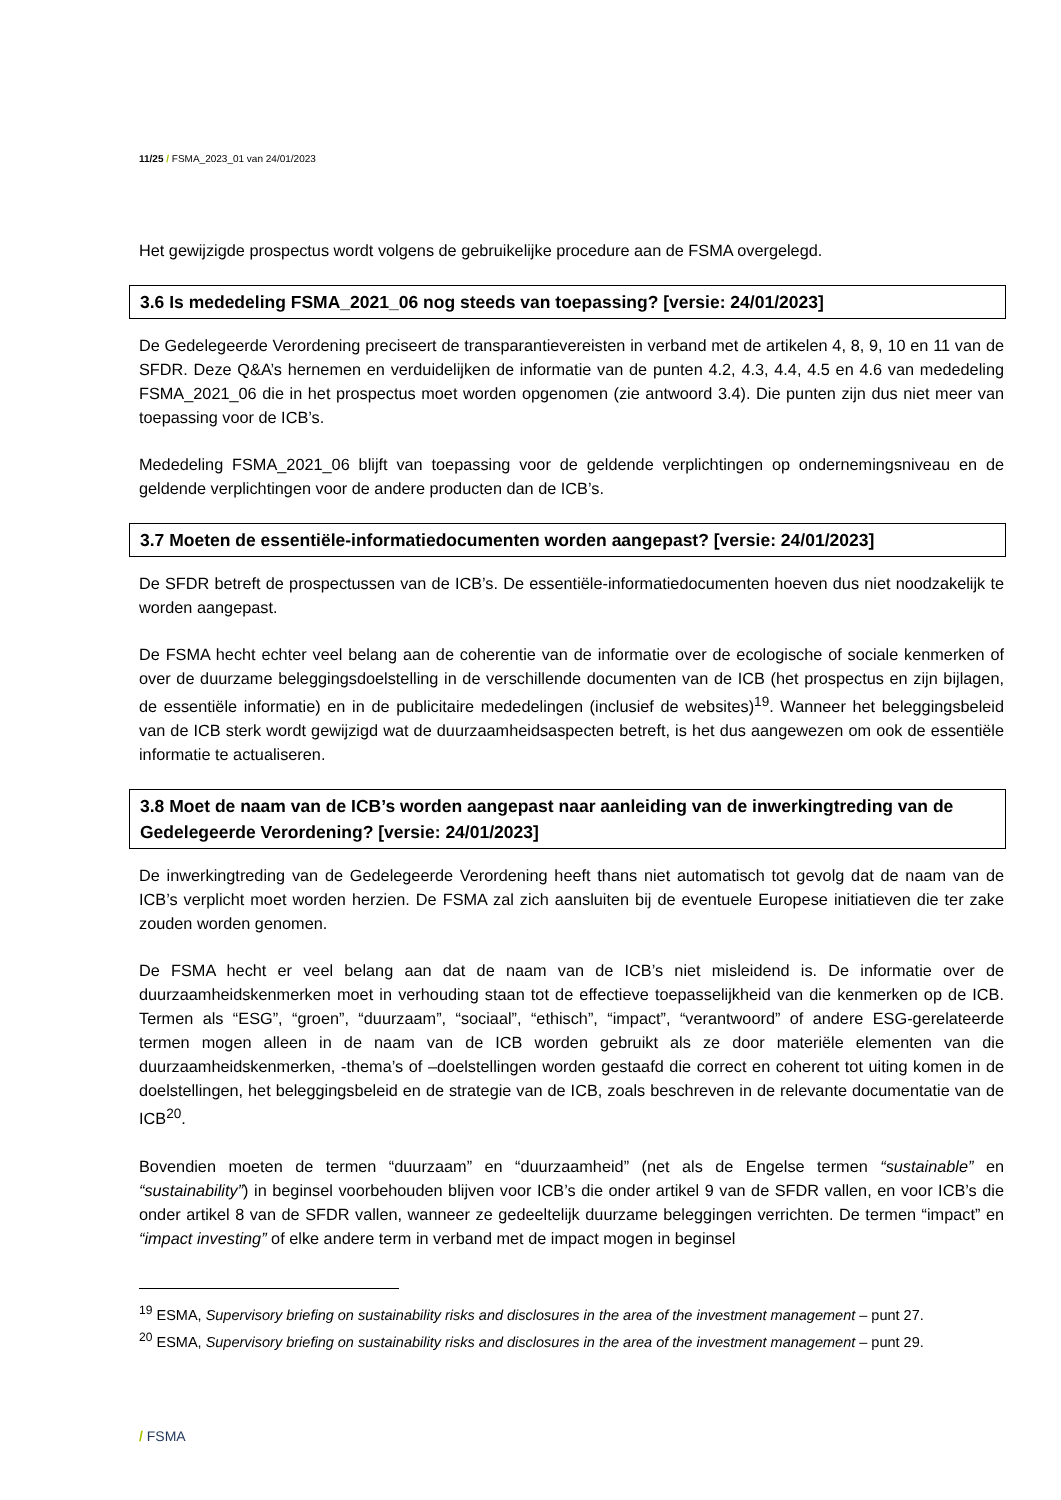11/25 / FSMA_2023_01 van 24/01/2023
Het gewijzigde prospectus wordt volgens de gebruikelijke procedure aan de FSMA overgelegd.
3.6 Is mededeling FSMA_2021_06 nog steeds van toepassing? [versie: 24/01/2023]
De Gedelegeerde Verordening preciseert de transparantievereisten in verband met de artikelen 4, 8, 9, 10 en 11 van de SFDR. Deze Q&A’s hernemen en verduidelijken de informatie van de punten 4.2, 4.3, 4.4, 4.5 en 4.6 van mededeling FSMA_2021_06 die in het prospectus moet worden opgenomen (zie antwoord 3.4). Die punten zijn dus niet meer van toepassing voor de ICB’s.
Mededeling FSMA_2021_06 blijft van toepassing voor de geldende verplichtingen op ondernemingsniveau en de geldende verplichtingen voor de andere producten dan de ICB’s.
3.7 Moeten de essentiële-informatiedocumenten worden aangepast? [versie: 24/01/2023]
De SFDR betreft de prospectussen van de ICB’s. De essentiële-informatiedocumenten hoeven dus niet noodzakelijk te worden aangepast.
De FSMA hecht echter veel belang aan de coherentie van de informatie over de ecologische of sociale kenmerken of over de duurzame beleggingsdoelstelling in de verschillende documenten van de ICB (het prospectus en zijn bijlagen, de essentiële informatie) en in de publicitaire mededelingen (inclusief de websites)<sup>19</sup>. Wanneer het beleggingsbeleid van de ICB sterk wordt gewijzigd wat de duurzaamheidsaspecten betreft, is het dus aangewezen om ook de essentiële informatie te actualiseren.
3.8 Moet de naam van de ICB’s worden aangepast naar aanleiding van de inwerkingtreding van de Gedelegeerde Verordening? [versie: 24/01/2023]
De inwerkingtreding van de Gedelegeerde Verordening heeft thans niet automatisch tot gevolg dat de naam van de ICB’s verplicht moet worden herzien. De FSMA zal zich aansluiten bij de eventuele Europese initiatieven die ter zake zouden worden genomen.
De FSMA hecht er veel belang aan dat de naam van de ICB’s niet misleidend is. De informatie over de duurzaamheidskenmerken moet in verhouding staan tot de effectieve toepasselijkheid van die kenmerken op de ICB. Termen als “ESG”, “groen”, “duurzaam”, “sociaal”, “ethisch”, “impact”, “verantwoord” of andere ESG-gerelateerde termen mogen alleen in de naam van de ICB worden gebruikt als ze door materiële elementen van die duurzaamheidskenmerken, -thema’s of –doelstellingen worden gestaafd die correct en coherent tot uiting komen in de doelstellingen, het beleggingsbeleid en de strategie van de ICB, zoals beschreven in de relevante documentatie van de ICB<sup>20</sup>.
Bovendien moeten de termen “duurzaam” en “duurzaamheid” (net als de Engelse termen “sustainable” en “sustainability”) in beginsel voorbehouden blijven voor ICB’s die onder artikel 9 van de SFDR vallen, en voor ICB’s die onder artikel 8 van de SFDR vallen, wanneer ze gedeeltelijk duurzame beleggingen verrichten. De termen “impact” en “impact investing” of elke andere term in verband met de impact mogen in beginsel
<sup>19</sup> ESMA, Supervisory briefing on sustainability risks and disclosures in the area of the investment management – punt 27.
<sup>20</sup> ESMA, Supervisory briefing on sustainability risks and disclosures in the area of the investment management – punt 29.
/ FSMA